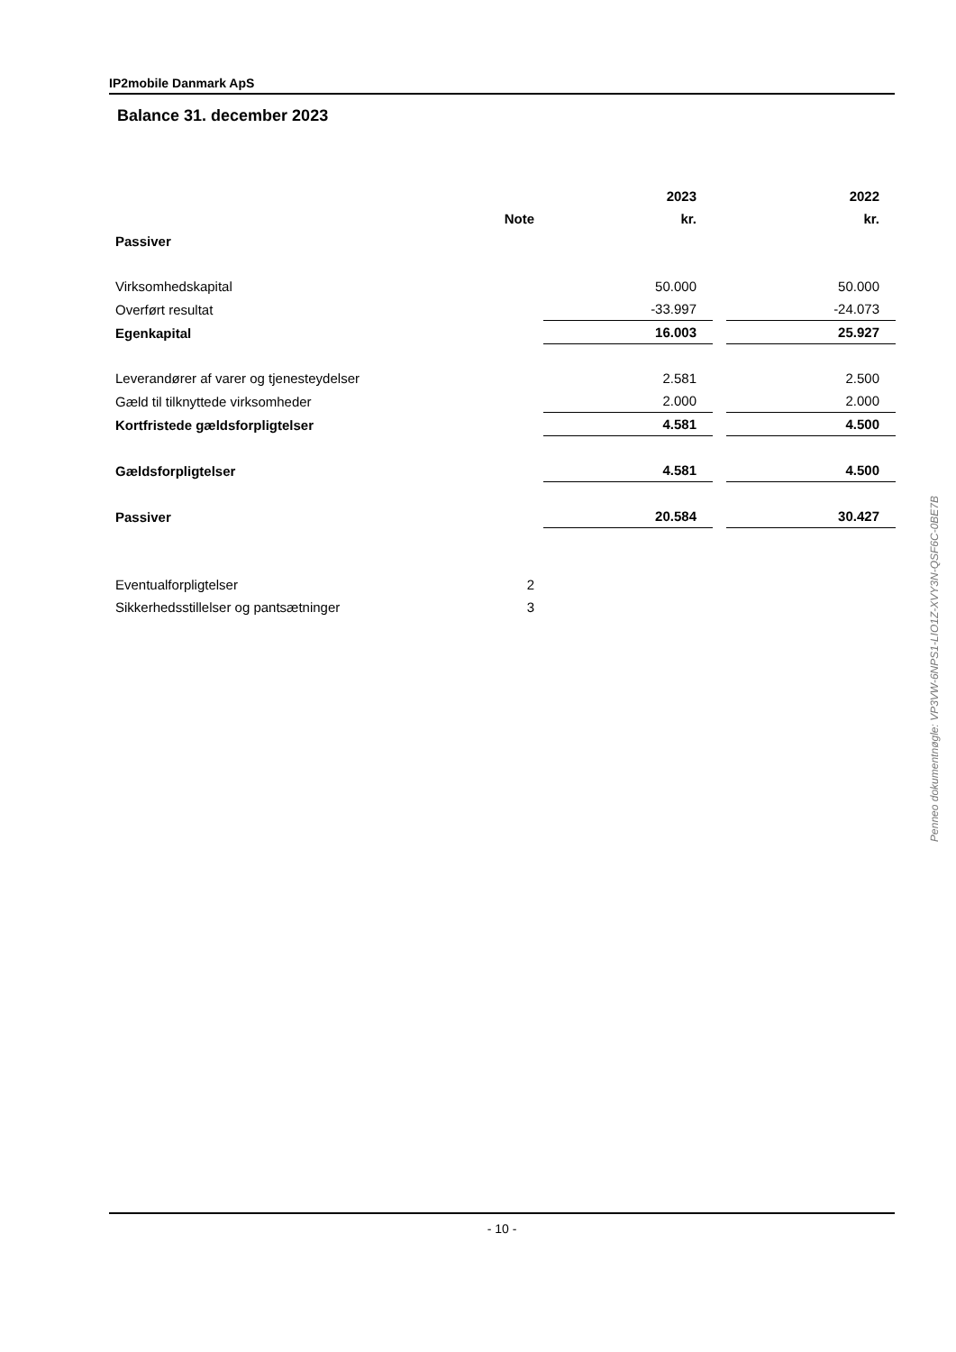IP2mobile Danmark ApS
Balance 31. december 2023
| | | 2023 | | 2022 |
| --- | --- | --- | --- | --- |
| | Note | kr. | | kr. |
| Passiver | | | | |
| Virksomhedskapital | | 50.000 | | 50.000 |
| Overført resultat | | -33.997 | | -24.073 |
| Egenkapital | | 16.003 | | 25.927 |
| Leverandører af varer og tjenesteydelser | | 2.581 | | 2.500 |
| Gæld til tilknyttede virksomheder | | 2.000 | | 2.000 |
| Kortfristede gældsforpligtelser | | 4.581 | | 4.500 |
| Gældsforpligtelser | | 4.581 | | 4.500 |
| Passiver | | 20.584 | | 30.427 |
| Eventualforpligtelser | 2 | | | |
| Sikkerhedsstillelser og pantsætninger | 3 | | | |
Penneo dokumentnøgle: VP3VW-6NPS1-LIO1Z-XVY3N-QSF6C-0BE7B
- 10 -